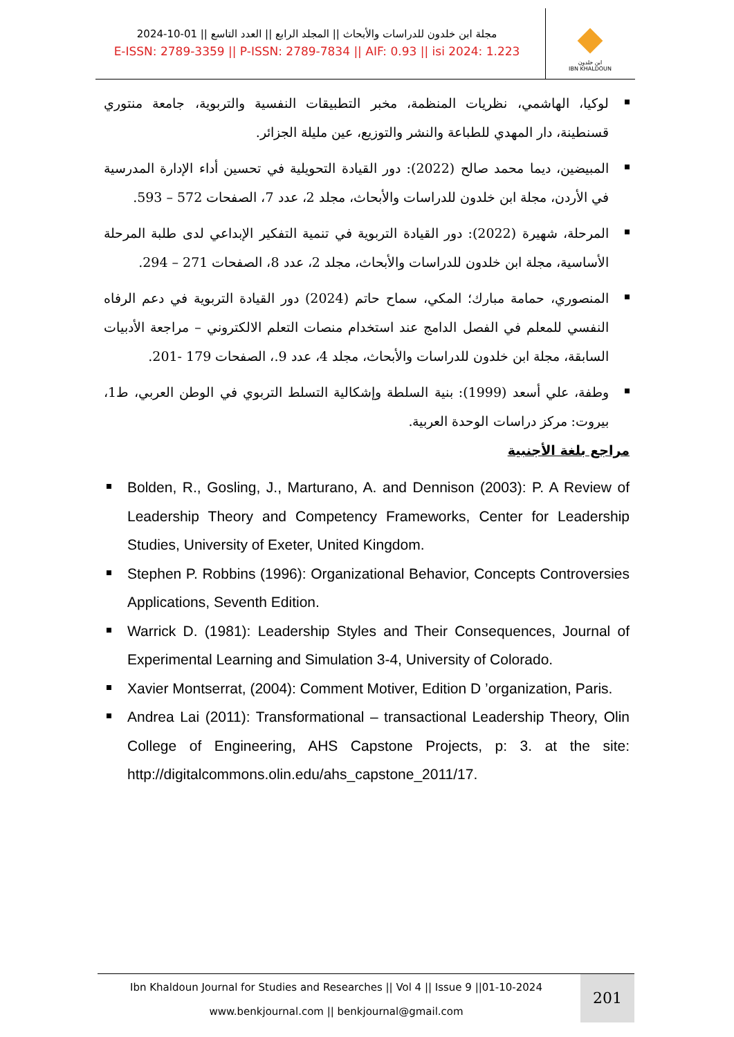مجلة ابن خلدون للدراسات والأبحاث || المجلد الرابع || العدد التاسع || 01-10-2024
E-ISSN: 2789-3359 || P-ISSN: 2789-7834 || AIF: 0.93 || isi 2024: 1.223
ابن خلدون
IBN KHALDOUN
لوكيا، الهاشمي، نظريات المنظمة، مخبر التطبيقات النفسية والتربوية، جامعة منتوري قسنطينة، دار المهدي للطباعة والنشر والتوزيع، عين مليلة الجزائر.
المبيضين، ديما محمد صالح (2022): دور القيادة التحويلية في تحسين أداء الإدارة المدرسية في الأردن، مجلة ابن خلدون للدراسات والأبحاث، مجلد 2، عدد 7، الصفحات 572 – 593.
المرحلة، شهيرة (2022): دور القيادة التربوية في تنمية التفكير الإبداعي لدى طلبة المرحلة الأساسية، مجلة ابن خلدون للدراسات والأبحاث، مجلد 2، عدد 8، الصفحات 271 – 294.
المنصوري، حمامة مبارك؛ المكي، سماح حاتم (2024) دور القيادة التربوية في دعم الرفاه النفسي للمعلم في الفصل الدامج عند استخدام منصات التعلم الالكتروني – مراجعة الأدبيات السابقة، مجلة ابن خلدون للدراسات والأبحاث، مجلد 4، عدد 9.، الصفحات 179 -201.
وطفة، علي أسعد (1999): بنية السلطة وإشكالية التسلط التربوي في الوطن العربي، ط1، بيروت: مركز دراسات الوحدة العربية.
مراجع بلغة الأجنبية
Bolden, R., Gosling, J., Marturano, A. and Dennison (2003): P. A Review of Leadership Theory and Competency Frameworks, Center for Leadership Studies, University of Exeter, United Kingdom.
Stephen P. Robbins (1996): Organizational Behavior, Concepts Controversies Applications, Seventh Edition.
Warrick D. (1981): Leadership Styles and Their Consequences, Journal of Experimental Learning and Simulation 3-4, University of Colorado.
Xavier Montserrat, (2004): Comment Motiver, Edition D ’organization, Paris.
Andrea Lai (2011): Transformational – transactional Leadership Theory, Olin College of Engineering, AHS Capstone Projects, p: 3. at the site: http://digitalcommons.olin.edu/ahs_capstone_2011/17.
Ibn Khaldoun Journal for Studies and Researches || Vol 4 || Issue 9 ||01-10-2024
www.benkjournal.com || benkjournal@gmail.com
201